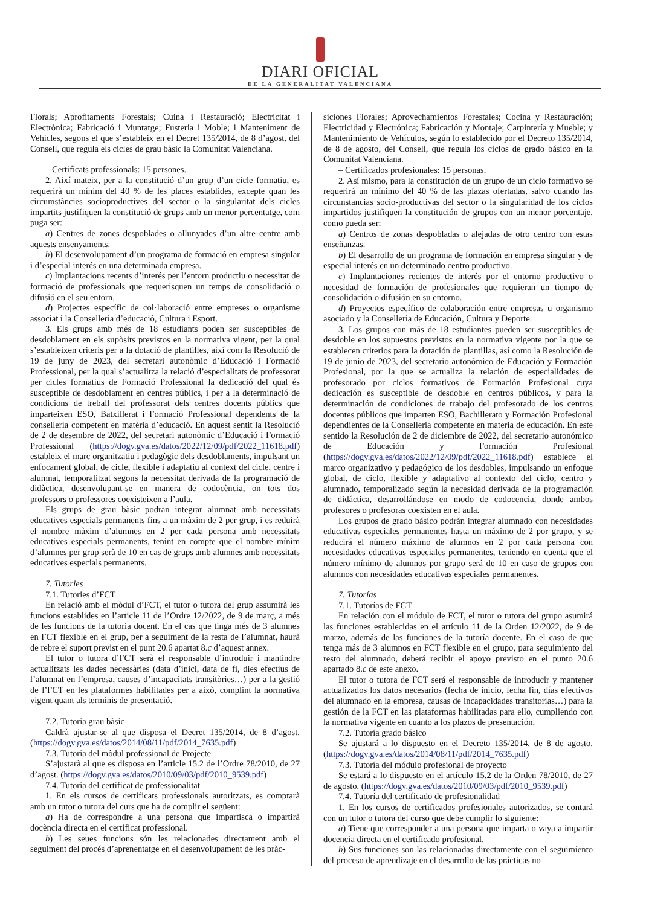DIARI OFICIAL
DE LA GENERALITAT VALENCIANA
Florals; Aprofitaments Forestals; Cuina i Restauració; Electricitat i Electrònica; Fabricació i Muntatge; Fusteria i Moble; i Manteniment de Vehicles, segons el que s’estableix en el Decret 135/2014, de 8 d’agost, del Consell, que regula els cicles de grau bàsic la Comunitat Valenciana.
– Certificats professionals: 15 persones.
2. Així mateix, per a la constitució d’un grup d’un cicle formatiu, es requerirà un mínim del 40 % de les places establides, excepte quan les circumstàncies socioproductives del sector o la singularitat dels cicles impartits justifiquen la constitució de grups amb un menor percentatge, com puga ser:
a) Centres de zones despoblades o allunyades d’un altre centre amb aquests ensenyaments.
b) El desenvolupament d’un programa de formació en empresa singular i d’especial interés en una determinada empresa.
c) Implantacions recents d’interés per l’entorn productiu o necessitat de formació de professionals que requerisquen un temps de consolidació o difusió en el seu entorn.
d) Projectes específic de col·laboració entre empreses o organisme associat i la Conselleria d’educació, Cultura i Esport.
3. Els grups amb més de 18 estudiants poden ser susceptibles de desdoblament en els supòsits previstos en la normativa vigent, per la qual s’estableixen criteris per a la dotació de plantilles, així com la Resolució de 19 de juny de 2023, del secretari autonòmic d’Educació i Formació Professional, per la qual s’actualitza la relació d’especialitats de professorat per cicles formatius de Formació Professional la dedicació del qual és susceptible de desdoblament en centres públics, i per a la determinació de condicions de treball del professorat dels centres docents públics que imparteixen ESO, Batxillerat i Formació Professional dependents de la conselleria competent en matèria d’educació. En aquest sentit la Resolució de 2 de desembre de 2022, del secretari autonòmic d’Educació i Formació Professional (https://dogv.gva.es/datos/2022/12/09/pdf/2022_11618.pdf) estableix el marc organitzatiu i pedagògic dels desdoblaments, impulsant un enfocament global, de cicle, flexible i adaptatiu al context del cicle, centre i alumnat, temporalitzat segons la necessitat derivada de la programació de didàctica, desenvolupant-se en manera de codocència, on tots dos professors o professores coexisteixen a l’aula.
Els grups de grau bàsic podran integrar alumnat amb necessitats educatives especials permanents fins a un màxim de 2 per grup, i es reduirà el nombre màxim d’alumnes en 2 per cada persona amb necessitats educatives especials permanents, tenint en compte que el nombre mínim d’alumnes per grup serà de 10 en cas de grups amb alumnes amb necessitats educatives especials permanents.
7. Tutories
7.1. Tutories d’FCT
En relació amb el mòdul d’FCT, el tutor o tutora del grup assumirà les funcions establides en l’article 11 de l’Ordre 12/2022, de 9 de març, a més de les funcions de la tutoria docent. En el cas que tinga més de 3 alumnes en FCT flexible en el grup, per a seguiment de la resta de l’alumnat, haurà de rebre el suport previst en el punt 20.6 apartat 8.c d’aquest annex.
El tutor o tutora d’FCT serà el responsable d’introduir i mantindre actualitzats les dades necessàries (data d’inici, data de fi, dies efectius de l’alumnat en l’empresa, causes d’incapacitats transitòries…) per a la gestió de l’FCT en les plataformes habilitades per a això, complint la normativa vigent quant als terminis de presentació.
7.2. Tutoria grau bàsic
Caldrà ajustar-se al que disposa el Decret 135/2014, de 8 d’agost. (https://dogv.gva.es/datos/2014/08/11/pdf/2014_7635.pdf)
7.3. Tutoria del mòdul professional de Projecte
S’ajustarà al que es disposa en l’article 15.2 de l’Ordre 78/2010, de 27 d’agost. (https://dogv.gva.es/datos/2010/09/03/pdf/2010_9539.pdf)
7.4. Tutoria del certificat de professionalitat
1. En els cursos de certificats professionals autoritzats, es comptarà amb un tutor o tutora del curs que ha de complir el següent:
a) Ha de correspondre a una persona que impartisca o impartirà docència directa en el certificat professional.
b) Les seues funcions són les relacionades directament amb el seguiment del procés d’aprenentatge en el desenvolupament de les pràc-
siciones Florales; Aprovechamientos Forestales; Cocina y Restauración; Electricidad y Electrónica; Fabricación y Montaje; Carpintería y Mueble; y Mantenimiento de Vehículos, según lo establecido por el Decreto 135/2014, de 8 de agosto, del Consell, que regula los ciclos de grado básico en la Comunitat Valenciana.
– Certificados profesionales: 15 personas.
2. Así mismo, para la constitución de un grupo de un ciclo formativo se requerirá un mínimo del 40 % de las plazas ofertadas, salvo cuando las circunstancias socio-productivas del sector o la singularidad de los ciclos impartidos justifiquen la constitución de grupos con un menor porcentaje, como pueda ser:
a) Centros de zonas despobladas o alejadas de otro centro con estas enseñanzas.
b) El desarrollo de un programa de formación en empresa singular y de especial interés en un determinado centro productivo.
c) Implantaciones recientes de interés por el entorno productivo o necesidad de formación de profesionales que requieran un tiempo de consolidación o difusión en su entorno.
d) Proyectos específico de colaboración entre empresas u organismo asociado y la Conselleria de Educación, Cultura y Deporte.
3. Los grupos con más de 18 estudiantes pueden ser susceptibles de desdoble en los supuestos previstos en la normativa vigente por la que se establecen criterios para la dotación de plantillas, así como la Resolución de 19 de junio de 2023, del secretario autonómico de Educación y Formación Profesional, por la que se actualiza la relación de especialidades de profesorado por ciclos formativos de Formación Profesional cuya dedicación es susceptible de desdoble en centros públicos, y para la determinación de condiciones de trabajo del profesorado de los centros docentes públicos que imparten ESO, Bachillerato y Formación Profesional dependientes de la Conselleria competente en materia de educación. En este sentido la Resolución de 2 de diciembre de 2022, del secretario autonómico de Educación y Formación Profesional (https://dogv.gva.es/datos/2022/12/09/pdf/2022_11618.pdf) establece el marco organizativo y pedagógico de los desdobles, impulsando un enfoque global, de ciclo, flexible y adaptativo al contexto del ciclo, centro y alumnado, temporalizado según la necesidad derivada de la programación de didáctica, desarrollándose en modo de codocencia, donde ambos profesores o profesoras coexisten en el aula.
Los grupos de grado básico podrán integrar alumnado con necesidades educativas especiales permanentes hasta un máximo de 2 por grupo, y se reducirá el número máximo de alumnos en 2 por cada persona con necesidades educativas especiales permanentes, teniendo en cuenta que el número mínimo de alumnos por grupo será de 10 en caso de grupos con alumnos con necesidades educativas especiales permanentes.
7. Tutorías
7.1. Tutorías de FCT
En relación con el módulo de FCT, el tutor o tutora del grupo asumirá las funciones establecidas en el artículo 11 de la Orden 12/2022, de 9 de marzo, además de las funciones de la tutoría docente. En el caso de que tenga más de 3 alumnos en FCT flexible en el grupo, para seguimiento del resto del alumnado, deberá recibir el apoyo previsto en el punto 20.6 apartado 8.c de este anexo.
El tutor o tutora de FCT será el responsable de introducir y mantener actualizados los datos necesarios (fecha de inicio, fecha fin, días efectivos del alumnado en la empresa, causas de incapacidades transitorias…) para la gestión de la FCT en las plataformas habilitadas para ello, cumpliendo con la normativa vigente en cuanto a los plazos de presentación.
7.2. Tutoría grado básico
Se ajustará a lo dispuesto en el Decreto 135/2014, de 8 de agosto. (https://dogv.gva.es/datos/2014/08/11/pdf/2014_7635.pdf)
7.3. Tutoría del módulo profesional de proyecto
Se estará a lo dispuesto en el artículo 15.2 de la Orden 78/2010, de 27 de agosto. (https://dogv.gva.es/datos/2010/09/03/pdf/2010_9539.pdf)
7.4. Tutoría del certificado de profesionalidad
1. En los cursos de certificados profesionales autorizados, se contará con un tutor o tutora del curso que debe cumplir lo siguiente:
a) Tiene que corresponder a una persona que imparta o vaya a impartir docencia directa en el certificado profesional.
b) Sus funciones son las relacionadas directamente con el seguimiento del proceso de aprendizaje en el desarrollo de las prácticas no